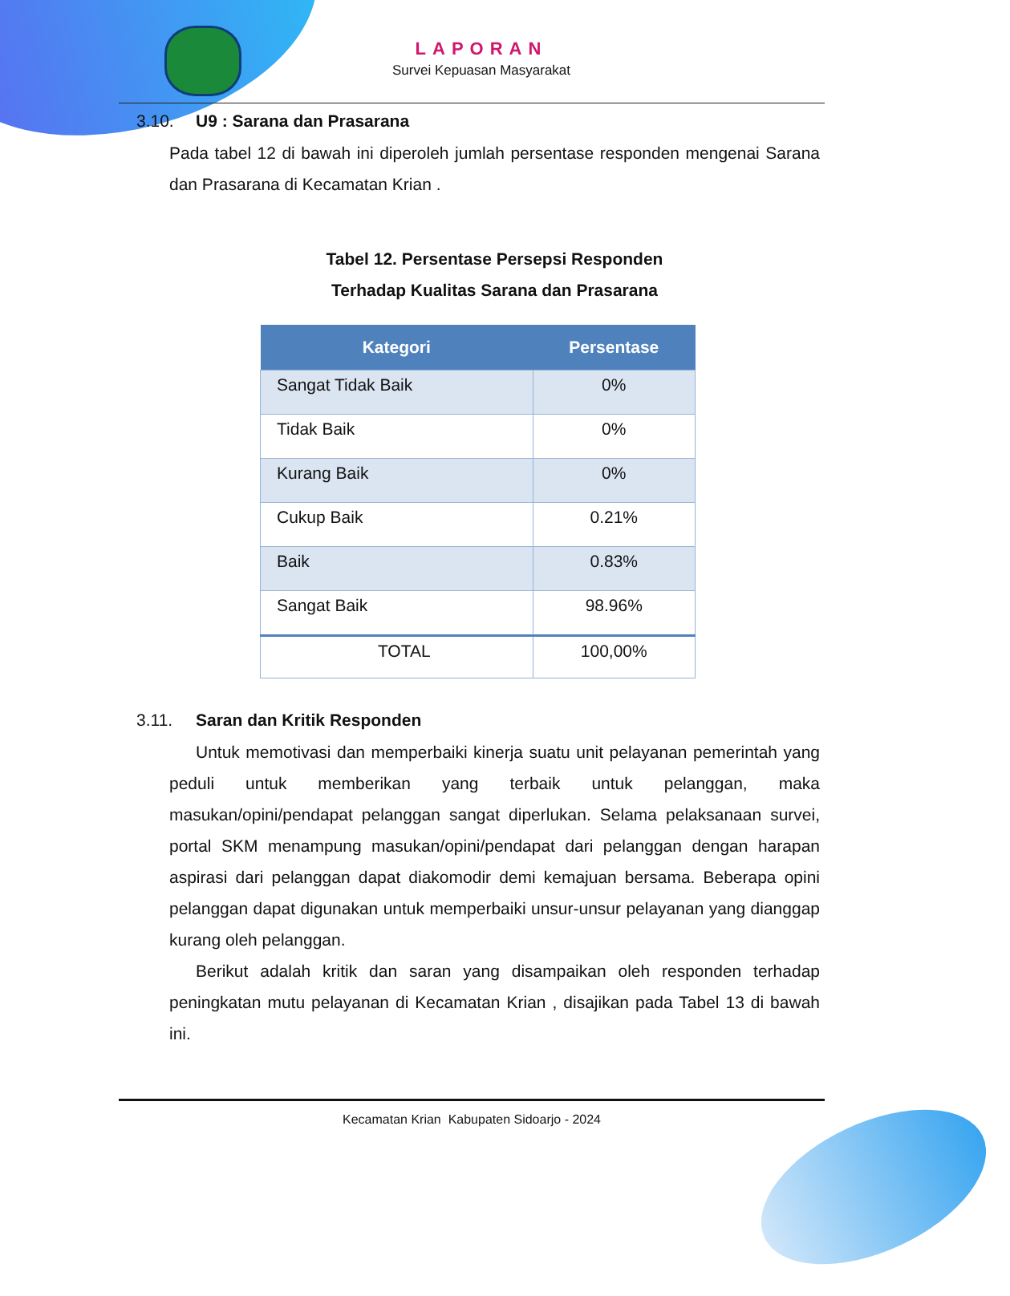LAPORAN
Survei Kepuasan Masyarakat
3.10. U9 : Sarana dan Prasarana
Pada tabel 12 di bawah ini diperoleh jumlah persentase responden mengenai Sarana dan Prasarana di Kecamatan Krian .
Tabel 12. Persentase Persepsi Responden
Terhadap Kualitas Sarana dan Prasarana
| Kategori | Persentase |
| --- | --- |
| Sangat Tidak Baik | 0% |
| Tidak Baik | 0% |
| Kurang Baik | 0% |
| Cukup Baik | 0.21% |
| Baik | 0.83% |
| Sangat Baik | 98.96% |
| TOTAL | 100,00% |
3.11. Saran dan Kritik Responden
Untuk memotivasi dan memperbaiki kinerja suatu unit pelayanan pemerintah yang peduli untuk memberikan yang terbaik untuk pelanggan, maka masukan/opini/pendapat pelanggan sangat diperlukan. Selama pelaksanaan survei, portal SKM menampung masukan/opini/pendapat dari pelanggan dengan harapan aspirasi dari pelanggan dapat diakomodir demi kemajuan bersama. Beberapa opini pelanggan dapat digunakan untuk memperbaiki unsur-unsur pelayanan yang dianggap kurang oleh pelanggan.
Berikut adalah kritik dan saran yang disampaikan oleh responden terhadap peningkatan mutu pelayanan di Kecamatan Krian , disajikan pada Tabel 13 di bawah ini.
Kecamatan Krian Kabupaten Sidoarjo - 2024